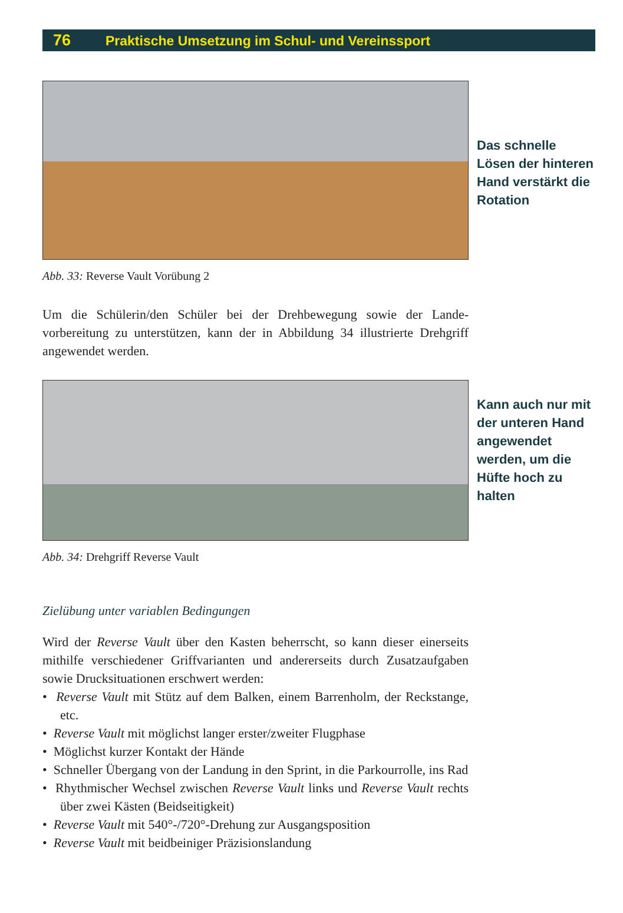76 Praktische Umsetzung im Schul- und Vereinssport
Das schnelle Lösen der hinteren Hand verstärkt die Rotation
Abb. 33: Reverse Vault Vorübung 2
Um die Schülerin/den Schüler bei der Drehbewegung sowie der Lande­vorbereitung zu unterstützen, kann der in Abbildung 34 illustrierte Drehgriff angewendet werden.
Kann auch nur mit der unteren Hand angewendet werden, um die Hüfte hoch zu halten
Abb. 34: Drehgriff Reverse Vault
Zielübung unter variablen Bedingungen
Wird der Reverse Vault über den Kasten beherrscht, so kann dieser einerseits mithilfe verschiedener Griffvarianten und andererseits durch Zusatzaufgaben sowie Drucksituationen erschwert werden:
• Reverse Vault mit Stütz auf dem Balken, einem Barrenholm, der Reckstange, etc.
• Reverse Vault mit möglichst langer erster/zweiter Flugphase
• Möglichst kurzer Kontakt der Hände
• Schneller Übergang von der Landung in den Sprint, in die Parkour­rolle, ins Rad
• Rhythmischer Wechsel zwischen Reverse Vault links und Reverse Vault rechts über zwei Kästen (Beidseitigkeit)
• Reverse Vault mit 540°-/720°-Drehung zur Ausgangsposition
• Reverse Vault mit beidbeiniger Präzisionslandung